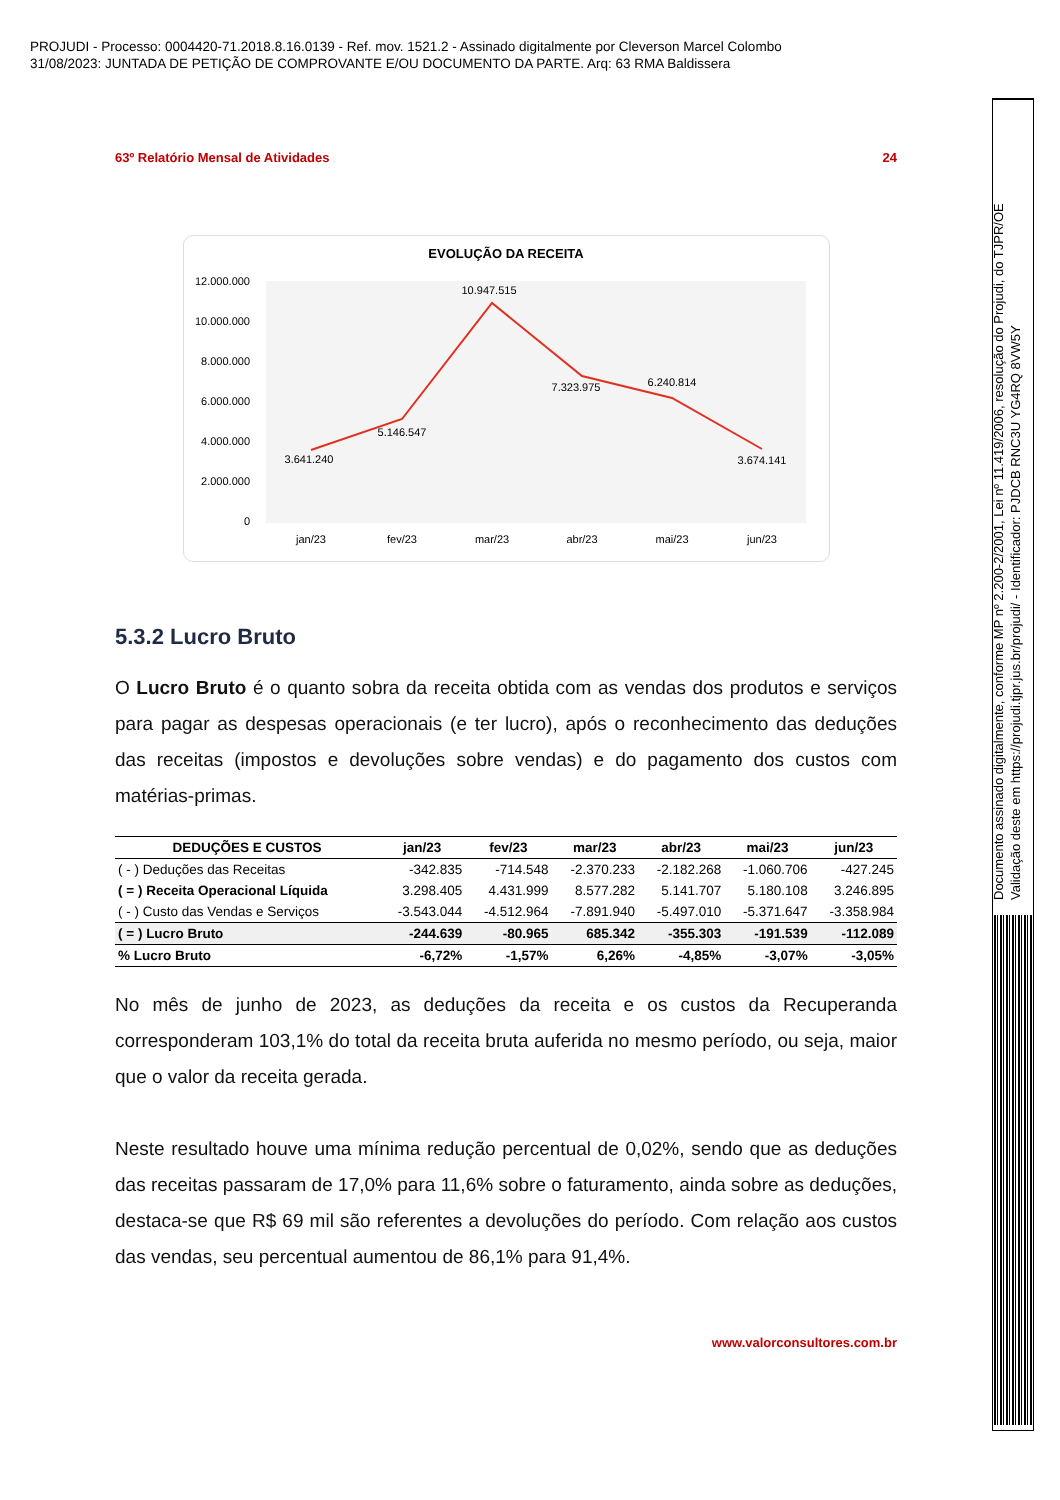PROJUDI - Processo: 0004420-71.2018.8.16.0139 - Ref. mov. 1521.2 - Assinado digitalmente por Cleverson Marcel Colombo
31/08/2023: JUNTADA DE PETIÇÃO DE COMPROVANTE E/OU DOCUMENTO DA PARTE. Arq: 63 RMA Baldissera
Documento assinado digitalmente, conforme MP nº 2.200-2/2001, Lei nº 11.419/2006, resolução do Projudi, do TJPR/OE
Validação deste em https://projudi.tjpr.jus.br/projudi/ - Identificador: PJDCB RNC3U YG4RQ 8VW5Y
63º Relatório Mensal de Atividades 24
EVOLUÇÃO DA RECEITA
12.000.000
10.000.000
8.000.000
6.000.000
4.000.000
2.000.000
0
3.641.240
5.146.547
10.947.515
7.323.975
6.240.814
3.674.141
jan/23
fev/23
mar/23
abr/23
mai/23
jun/23
5.3.2 Lucro Bruto
O Lucro Bruto é o quanto sobra da receita obtida com as vendas dos produtos e serviços para pagar as despesas operacionais (e ter lucro), após o reconhecimento das deduções das receitas (impostos e devoluções sobre vendas) e do pagamento dos custos com matérias-primas.
| DEDUÇÕES E CUSTOS | jan/23 | fev/23 | mar/23 | abr/23 | mai/23 | jun/23 |
| --- | --- | --- | --- | --- | --- | --- |
| ( - ) Deduções das Receitas | -342.835 | -714.548 | -2.370.233 | -2.182.268 | -1.060.706 | -427.245 |
| ( = ) Receita Operacional Líquida | 3.298.405 | 4.431.999 | 8.577.282 | 5.141.707 | 5.180.108 | 3.246.895 |
| ( - ) Custo das Vendas e Serviços | -3.543.044 | -4.512.964 | -7.891.940 | -5.497.010 | -5.371.647 | -3.358.984 |
| ( = ) Lucro Bruto | -244.639 | -80.965 | 685.342 | -355.303 | -191.539 | -112.089 |
| % Lucro Bruto | -6,72% | -1,57% | 6,26% | -4,85% | -3,07% | -3,05% |
No mês de junho de 2023, as deduções da receita e os custos da Recuperanda corresponderam 103,1% do total da receita bruta auferida no mesmo período, ou seja, maior que o valor da receita gerada.
Neste resultado houve uma mínima redução percentual de 0,02%, sendo que as deduções das receitas passaram de 17,0% para 11,6% sobre o faturamento, ainda sobre as deduções, destaca-se que R$ 69 mil são referentes a devoluções do período. Com relação aos custos das vendas, seu percentual aumentou de 86,1% para 91,4%.
www.valorconsultores.com.br